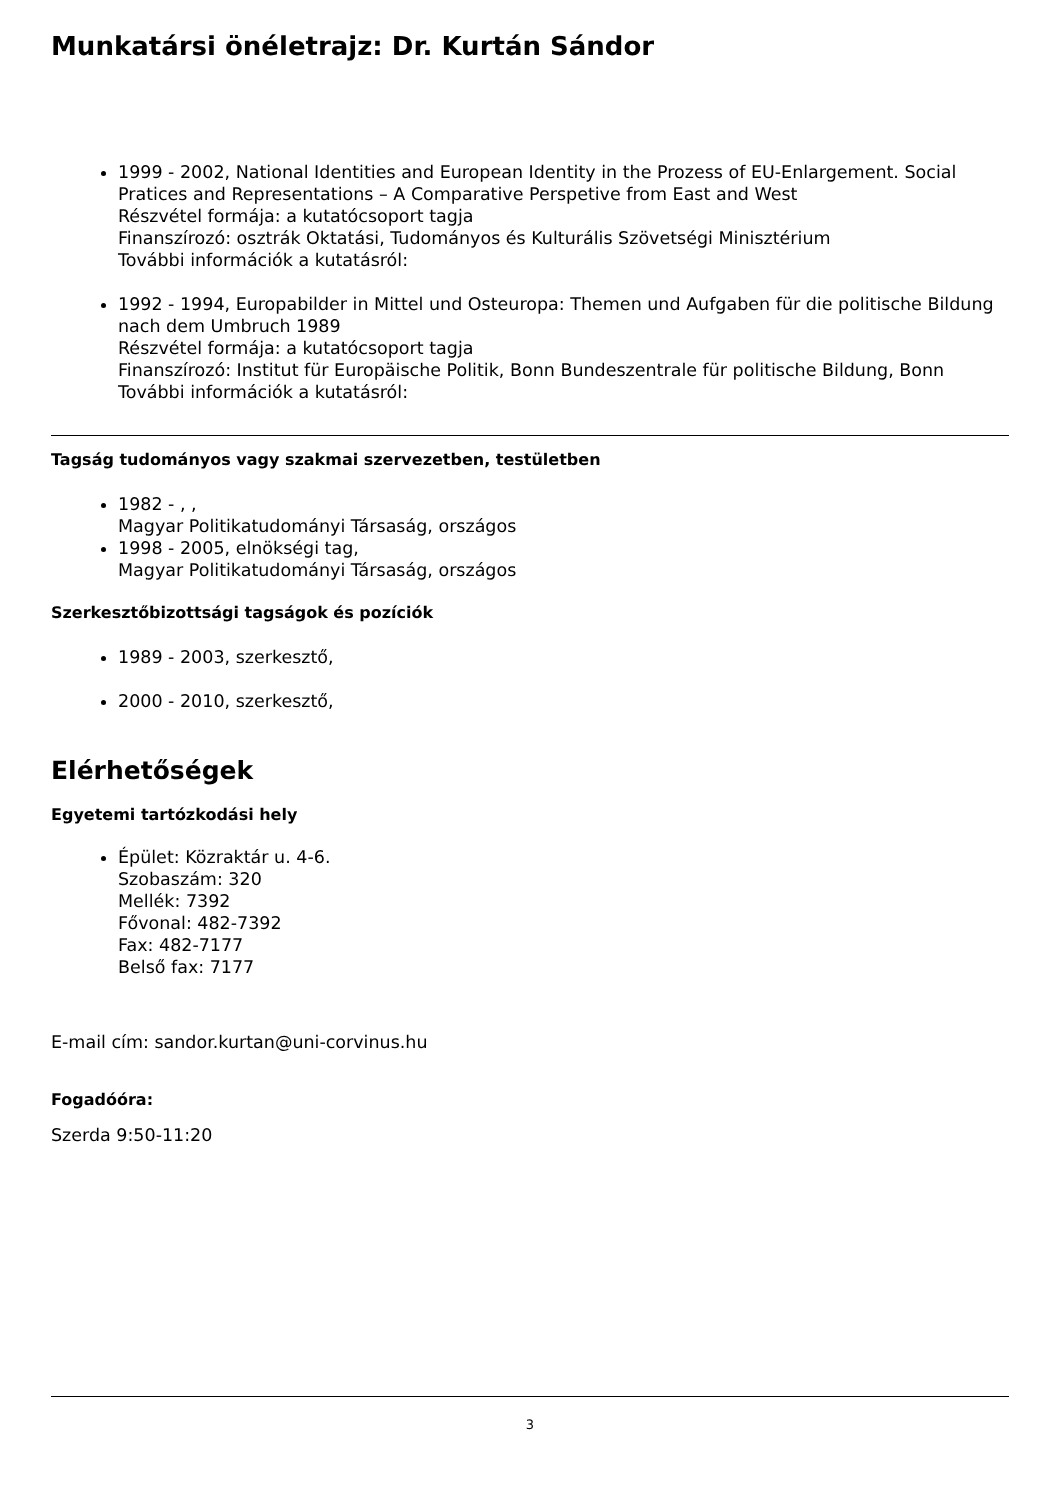Munkatársi önéletrajz: Dr. Kurtán Sándor
1999 - 2002, National Identities and European Identity in the Prozess of EU-Enlargement. Social Pratices and Representations – A Comparative Perspetive from East and West
Részvétel formája: a kutatócsoport tagja
Finanszírozó: osztrák Oktatási, Tudományos és Kulturális Szövetségi Minisztérium
További információk a kutatásról:
1992 - 1994, Europabilder in Mittel und Osteuropa: Themen und Aufgaben für die politische Bildung nach dem Umbruch 1989
Részvétel formája: a kutatócsoport tagja
Finanszírozó: Institut für Europäische Politik, Bonn Bundeszentrale für politische Bildung, Bonn
További információk a kutatásról:
Tagság tudományos vagy szakmai szervezetben, testületben
1982 - , ,
Magyar Politikatudományi Társaság, országos
1998 - 2005, elnökségi tag,
Magyar Politikatudományi Társaság, országos
Szerkesztőbizottsági tagságok és pozíciók
1989 - 2003, szerkesztő,
2000 - 2010, szerkesztő,
Elérhetőségek
Egyetemi tartózkodási hely
Épület: Közraktár u. 4-6.
Szobaszám: 320
Mellék: 7392
Fővonal: 482-7392
Fax: 482-7177
Belső fax: 7177
E-mail cím: sandor.kurtan@uni-corvinus.hu
Fogadóóra:
Szerda 9:50-11:20
3